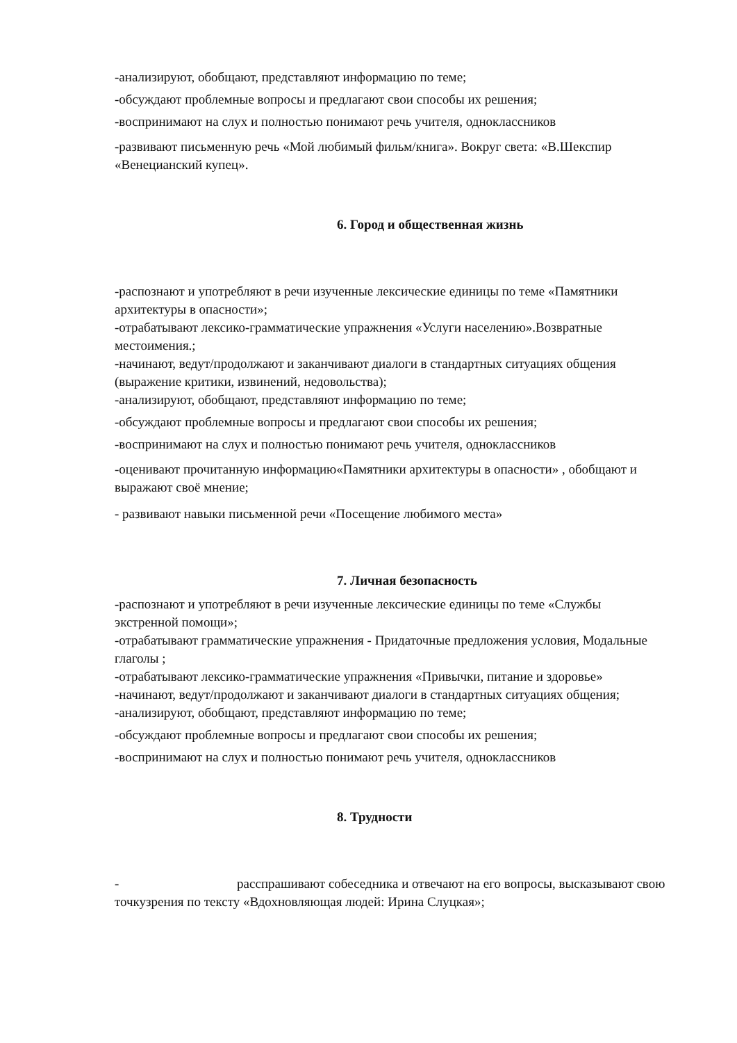-анализируют, обобщают, представляют информацию по теме;
-обсуждают проблемные вопросы и предлагают свои способы их решения;
-воспринимают на слух и полностью понимают речь учителя, одноклассников
-развивают письменную речь «Мой любимый фильм/книга». Вокруг света: «В.Шекспир «Венецианский купец».
6. Город и общественная жизнь
-распознают и употребляют в речи изученные лексические единицы по теме «Памятники архитектуры в опасности»;
-отрабатывают лексико-грамматические упражнения «Услуги населению».Возвратные местоимения.;
-начинают, ведут/продолжают и заканчивают диалоги в стандартных ситуациях общения (выражение критики, извинений, недовольства);
-анализируют, обобщают, представляют информацию по теме;
-обсуждают проблемные вопросы и предлагают свои способы их решения;
-воспринимают на слух и полностью понимают речь учителя, одноклассников
-оценивают прочитанную информацию«Памятники архитектуры в опасности» , обобщают и выражают своё мнение;
- развивают навыки письменной речи «Посещение любимого места»
7. Личная безопасность
-распознают и употребляют в речи изученные лексические единицы по теме «Службы экстренной помощи»;
-отрабатывают грамматические упражнения - Придаточные предложения условия, Модальные глаголы ;
-отрабатывают лексико-грамматические упражнения «Привычки, питание и здоровье»
-начинают, ведут/продолжают и заканчивают диалоги в стандартных ситуациях общения;
-анализируют, обобщают, представляют информацию по теме;
-обсуждают проблемные вопросы и предлагают свои способы их решения;
-воспринимают на слух и полностью понимают речь учителя, одноклассников
8. Трудности
- расспрашивают собеседника и отвечают на его вопросы, высказывают свою точкузрения по тексту «Вдохновляющая людей: Ирина Слуцкая»;